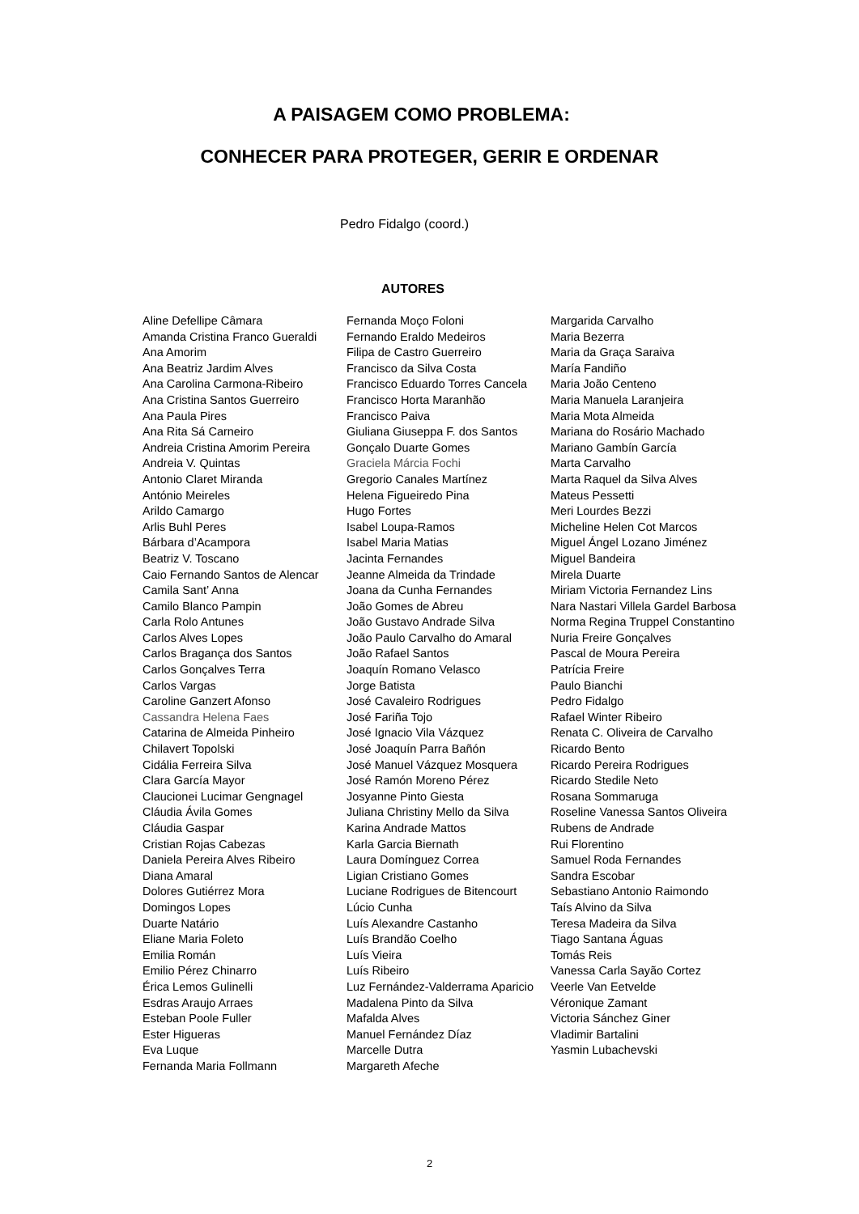A PAISAGEM COMO PROBLEMA:
CONHECER PARA PROTEGER, GERIR E ORDENAR
Pedro Fidalgo (coord.)
AUTORES
Aline Defellipe Câmara
Amanda Cristina Franco Gueraldi
Ana Amorim
Ana Beatriz Jardim Alves
Ana Carolina Carmona-Ribeiro
Ana Cristina Santos Guerreiro
Ana Paula Pires
Ana Rita Sá Carneiro
Andreia Cristina Amorim Pereira
Andreia V. Quintas
Antonio Claret Miranda
António Meireles
Arildo Camargo
Arlis Buhl Peres
Bárbara d’Acampora
Beatriz V. Toscano
Caio Fernando Santos de Alencar
Camila Sant’ Anna
Camilo Blanco Pampin
Carla Rolo Antunes
Carlos Alves Lopes
Carlos Bragança dos Santos
Carlos Gonçalves Terra
Carlos Vargas
Caroline Ganzert Afonso
Cassandra Helena Faes
Catarina de Almeida Pinheiro
Chilavert Topolski
Cidália Ferreira Silva
Clara García Mayor
Claucionei Lucimar Gengnagel
Cláudia Ávila Gomes
Cláudia Gaspar
Cristian Rojas Cabezas
Daniela Pereira Alves Ribeiro
Diana Amaral
Dolores Gutiérrez Mora
Domingos Lopes
Duarte Natário
Eliane Maria Foleto
Emilia Román
Emilio Pérez Chinarro
Érica Lemos Gulinelli
Esdras Araujo Arraes
Esteban Poole Fuller
Ester Higueras
Eva Luque
Fernanda Maria Follmann
Fernanda Moço Foloni
Fernando Eraldo Medeiros
Filipa de Castro Guerreiro
Francisco da Silva Costa
Francisco Eduardo Torres Cancela
Francisco Horta Maranhão
Francisco Paiva
Giuliana Giuseppa F. dos Santos
Gonçalo Duarte Gomes
Graciela Márcia Fochi
Gregorio Canales Martínez
Helena Figueiredo Pina
Hugo Fortes
Isabel Loupa-Ramos
Isabel Maria Matias
Jacinta Fernandes
Jeanne Almeida da Trindade
Joana da Cunha Fernandes
João Gomes de Abreu
João Gustavo Andrade Silva
João Paulo Carvalho do Amaral
João Rafael Santos
Joaquín Romano Velasco
Jorge Batista
José Cavaleiro Rodrigues
José Fariña Tojo
José Ignacio Vila Vázquez
José Joaquín Parra Bañón
José Manuel Vázquez Mosquera
José Ramón Moreno Pérez
Josyanne Pinto Giesta
Juliana Christiny Mello da Silva
Karina Andrade Mattos
Karla Garcia Biernath
Laura Domínguez Correa
Ligian Cristiano Gomes
Luciane Rodrigues de Bitencourt
Lúcio Cunha
Luís Alexandre Castanho
Luís Brandão Coelho
Luís Vieira
Luís Ribeiro
Luz Fernández-Valderrama Aparicio
Madalena Pinto da Silva
Mafalda Alves
Manuel Fernández Díaz
Marcelle Dutra
Margareth Afeche
Margarida Carvalho
Maria Bezerra
Maria da Graça Saraiva
María Fandiño
Maria João Centeno
Maria Manuela Laranjeira
Maria Mota Almeida
Mariana do Rosário Machado
Mariano Gambín García
Marta Carvalho
Marta Raquel da Silva Alves
Mateus Pessetti
Meri Lourdes Bezzi
Micheline Helen Cot Marcos
Miguel Ángel Lozano Jiménez
Miguel Bandeira
Mirela Duarte
Miriam Victoria Fernandez Lins
Nara Nastari Villela Gardel Barbosa
Norma Regina Truppel Constantino
Nuria Freire Gonçalves
Pascal de Moura Pereira
Patrícia Freire
Paulo Bianchi
Pedro Fidalgo
Rafael Winter Ribeiro
Renata C. Oliveira de Carvalho
Ricardo Bento
Ricardo Pereira Rodrigues
Ricardo Stedile Neto
Rosana Sommaruga
Roseline Vanessa Santos Oliveira
Rubens de Andrade
Rui Florentino
Samuel Roda Fernandes
Sandra Escobar
Sebastiano Antonio Raimondo
Taís Alvino da Silva
Teresa Madeira da Silva
Tiago Santana Águas
Tomás Reis
Vanessa Carla Sayão Cortez
Veerle Van Eetvelde
Véronique Zamant
Victoria Sánchez Giner
Vladimir Bartalini
Yasmin Lubachevski
2